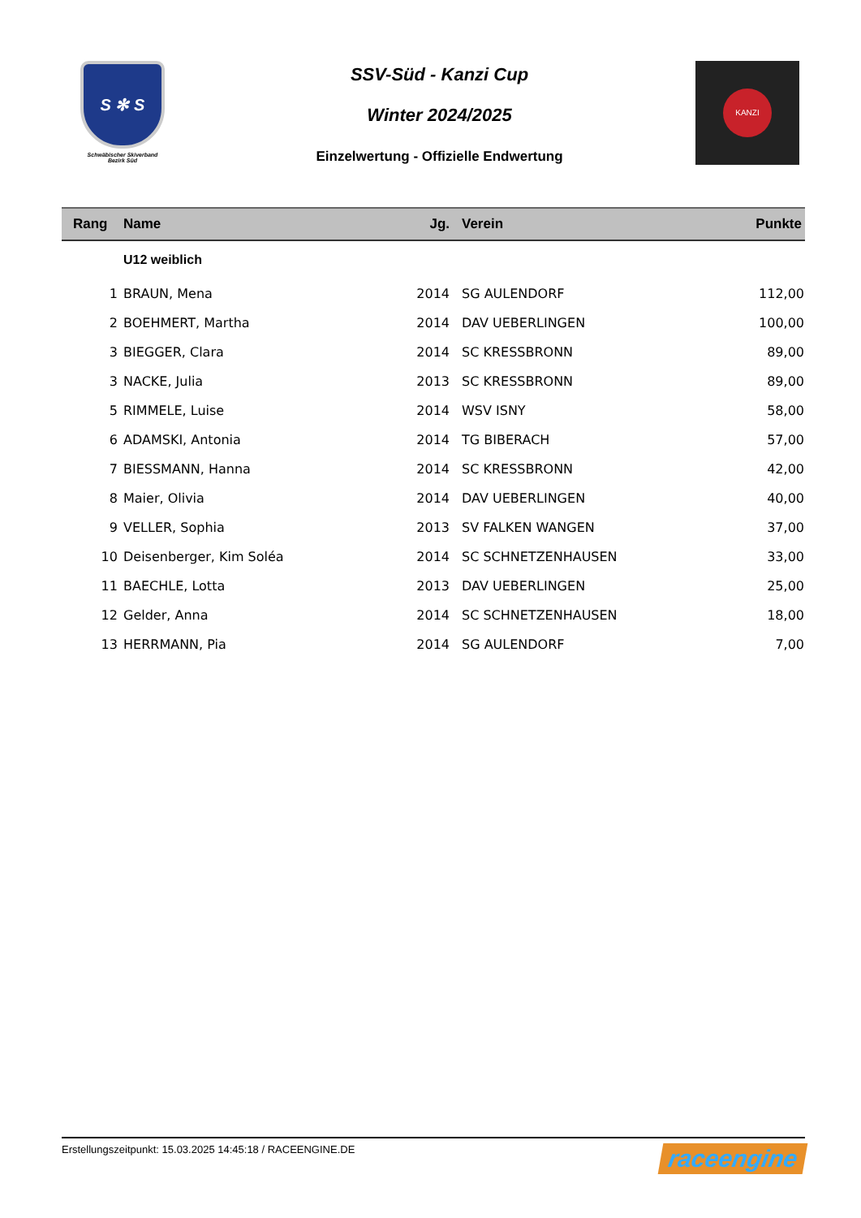S ✻ S
Schwäbischer Skiverband
Bezirk Süd
SSV-Süd - Kanzi Cup
Winter 2024/2025
Einzelwertung - Offizielle Endwertung
KANZI
| Rang | Name | Jg. | Verein | Punkte |
| --- | --- | --- | --- | --- |
| | U12 weiblich | | | |
| 1 | BRAUN, Mena | 2014 | SG AULENDORF | 112,00 |
| 2 | BOEHMERT, Martha | 2014 | DAV UEBERLINGEN | 100,00 |
| 3 | BIEGGER, Clara | 2014 | SC KRESSBRONN | 89,00 |
| 3 | NACKE, Julia | 2013 | SC KRESSBRONN | 89,00 |
| 5 | RIMMELE, Luise | 2014 | WSV ISNY | 58,00 |
| 6 | ADAMSKI, Antonia | 2014 | TG BIBERACH | 57,00 |
| 7 | BIESSMANN, Hanna | 2014 | SC KRESSBRONN | 42,00 |
| 8 | Maier, Olivia | 2014 | DAV UEBERLINGEN | 40,00 |
| 9 | VELLER, Sophia | 2013 | SV FALKEN WANGEN | 37,00 |
| 10 | Deisenberger, Kim Soléa | 2014 | SC SCHNETZENHAUSEN | 33,00 |
| 11 | BAECHLE, Lotta | 2013 | DAV UEBERLINGEN | 25,00 |
| 12 | Gelder, Anna | 2014 | SC SCHNETZENHAUSEN | 18,00 |
| 13 | HERRMANN, Pia | 2014 | SG AULENDORF | 7,00 |
Erstellungszeitpunkt: 15.03.2025 14:45:18 / RACEENGINE.DE raceengine